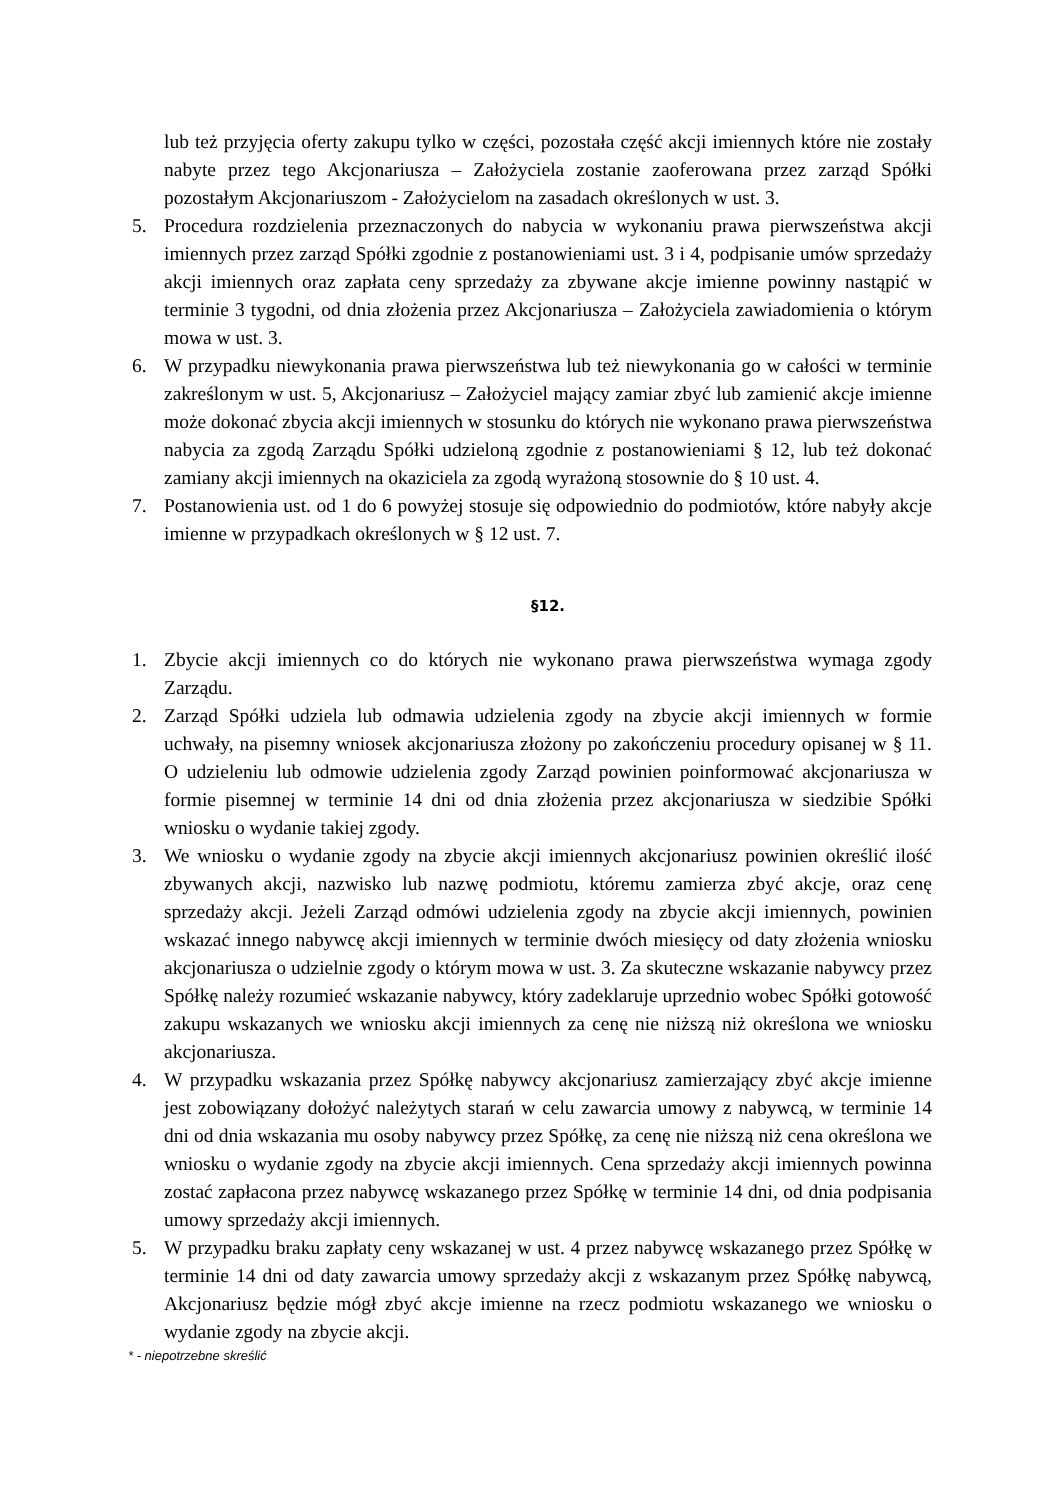lub też przyjęcia oferty zakupu tylko w części, pozostała część akcji imiennych które nie zostały nabyte przez tego Akcjonariusza – Założyciela zostanie zaoferowana przez zarząd Spółki pozostałym Akcjonariuszom - Założycielom na zasadach określonych w ust. 3.
5. Procedura rozdzielenia przeznaczonych do nabycia w wykonaniu prawa pierwszeństwa akcji imiennych przez zarząd Spółki zgodnie z postanowieniami ust. 3 i 4, podpisanie umów sprzedaży akcji imiennych oraz zapłata ceny sprzedaży za zbywane akcje imienne powinny nastąpić w terminie 3 tygodni, od dnia złożenia przez Akcjonariusza – Założyciela zawiadomienia o którym mowa w ust. 3.
6. W przypadku niewykonania prawa pierwszeństwa lub też niewykonania go w całości w terminie zakreślonym w ust. 5, Akcjonariusz – Założyciel mający zamiar zbyć lub zamienić akcje imienne może dokonać zbycia akcji imiennych w stosunku do których nie wykonano prawa pierwszeństwa nabycia za zgodą Zarządu Spółki udzieloną zgodnie z postanowieniami § 12, lub też dokonać zamiany akcji imiennych na okaziciela za zgodą wyrażoną stosownie do § 10 ust. 4.
7. Postanowienia ust. od 1 do 6 powyżej stosuje się odpowiednio do podmiotów, które nabyły akcje imienne w przypadkach określonych w § 12 ust. 7.
§12.
1. Zbycie akcji imiennych co do których nie wykonano prawa pierwszeństwa wymaga zgody Zarządu.
2. Zarząd Spółki udziela lub odmawia udzielenia zgody na zbycie akcji imiennych w formie uchwały, na pisemny wniosek akcjonariusza złożony po zakończeniu procedury opisanej w § 11. O udzieleniu lub odmowie udzielenia zgody Zarząd powinien poinformować akcjonariusza w formie pisemnej w terminie 14 dni od dnia złożenia przez akcjonariusza w siedzibie Spółki wniosku o wydanie takiej zgody.
3. We wniosku o wydanie zgody na zbycie akcji imiennych akcjonariusz powinien określić ilość zbywanych akcji, nazwisko lub nazwę podmiotu, któremu zamierza zbyć akcje, oraz cenę sprzedaży akcji. Jeżeli Zarząd odmówi udzielenia zgody na zbycie akcji imiennych, powinien wskazać innego nabywcę akcji imiennych w terminie dwóch miesięcy od daty złożenia wniosku akcjonariusza o udzielnie zgody o którym mowa w ust. 3. Za skuteczne wskazanie nabywcy przez Spółkę należy rozumieć wskazanie nabywcy, który zadeklaruje uprzednio wobec Spółki gotowość zakupu wskazanych we wniosku akcji imiennych za cenę nie niższą niż określona we wniosku akcjonariusza.
4. W przypadku wskazania przez Spółkę nabywcy akcjonariusz zamierzający zbyć akcje imienne jest zobowiązany dołożyć należytych starań w celu zawarcia umowy z nabywcą, w terminie 14 dni od dnia wskazania mu osoby nabywcy przez Spółkę, za cenę nie niższą niż cena określona we wniosku o wydanie zgody na zbycie akcji imiennych. Cena sprzedaży akcji imiennych powinna zostać zapłacona przez nabywcę wskazanego przez Spółkę w terminie 14 dni, od dnia podpisania umowy sprzedaży akcji imiennych.
5. W przypadku braku zapłaty ceny wskazanej w ust. 4 przez nabywcę wskazanego przez Spółkę w terminie 14 dni od daty zawarcia umowy sprzedaży akcji z wskazanym przez Spółkę nabywcą, Akcjonariusz będzie mógł zbyć akcje imienne na rzecz podmiotu wskazanego we wniosku o wydanie zgody na zbycie akcji.
* - niepotrzebne skreślić